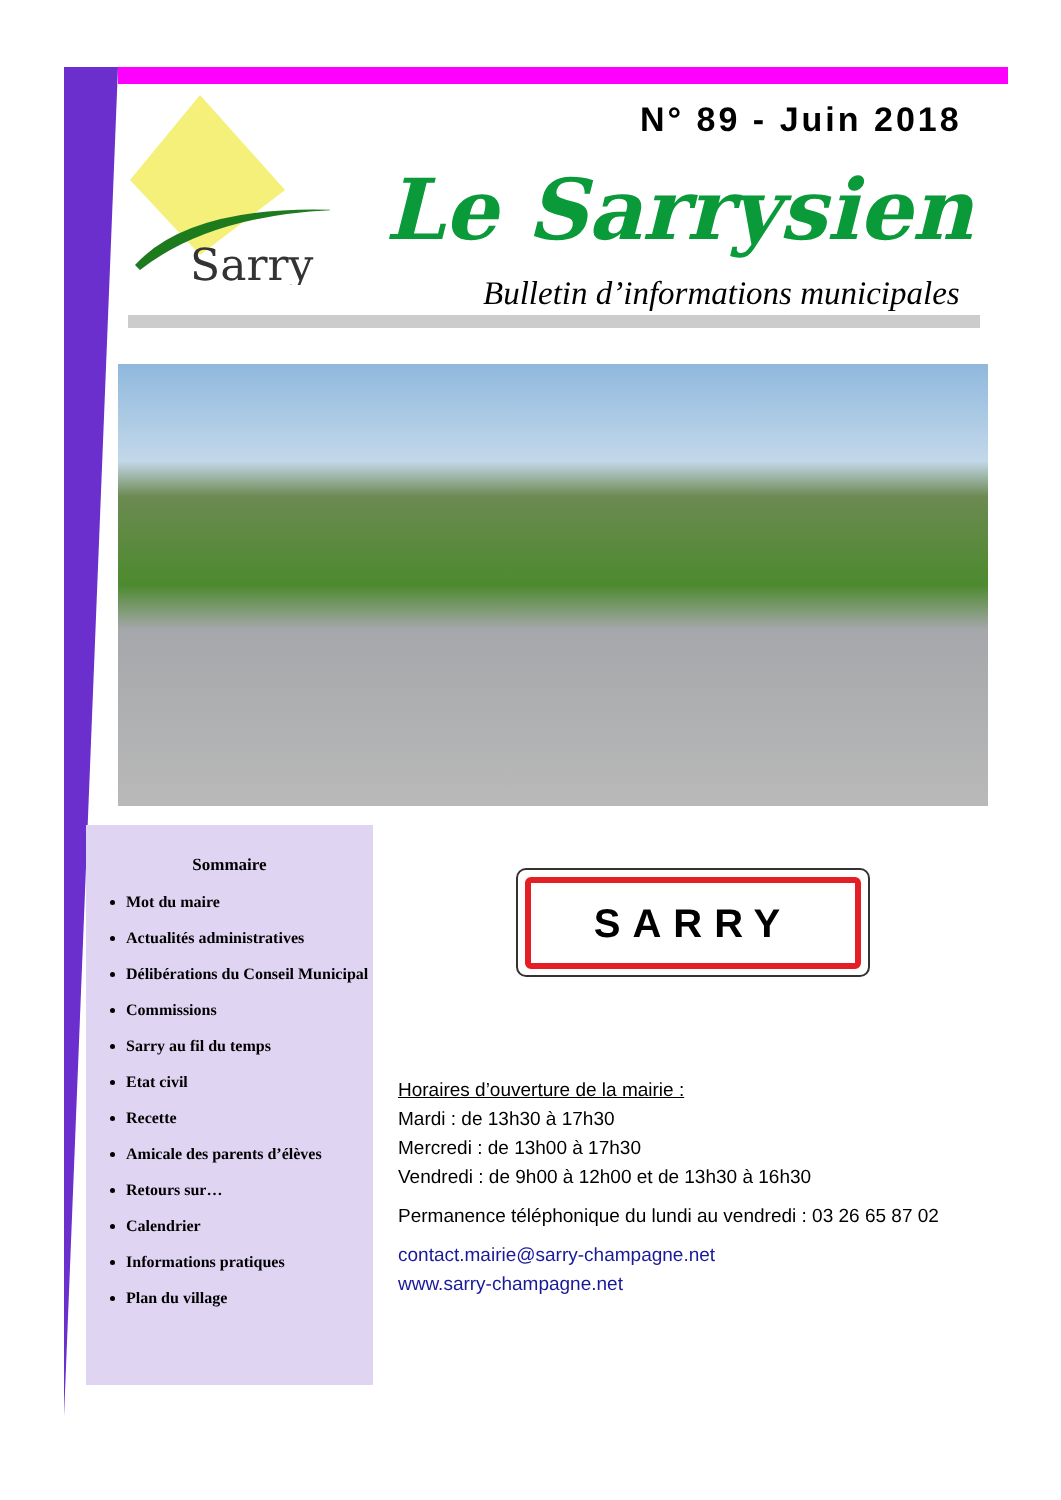Sarry
N° 89 - Juin 2018
Le Sarrysien
Bulletin d’informations municipales
Sommaire
Mot du maire
Actualités administratives
Délibérations du Conseil Municipal
Commissions
Sarry au fil du temps
Etat civil
Recette
Amicale des parents d’élèves
Retours sur…
Calendrier
Informations pratiques
Plan du village
SARRY
Horaires d’ouverture de la mairie :
Mardi : de 13h30 à 17h30
Mercredi : de 13h00 à 17h30
Vendredi : de 9h00 à 12h00 et de 13h30 à 16h30
Permanence téléphonique du lundi au vendredi : 03 26 65 87 02
contact.mairie@sarry-champagne.net
www.sarry-champagne.net